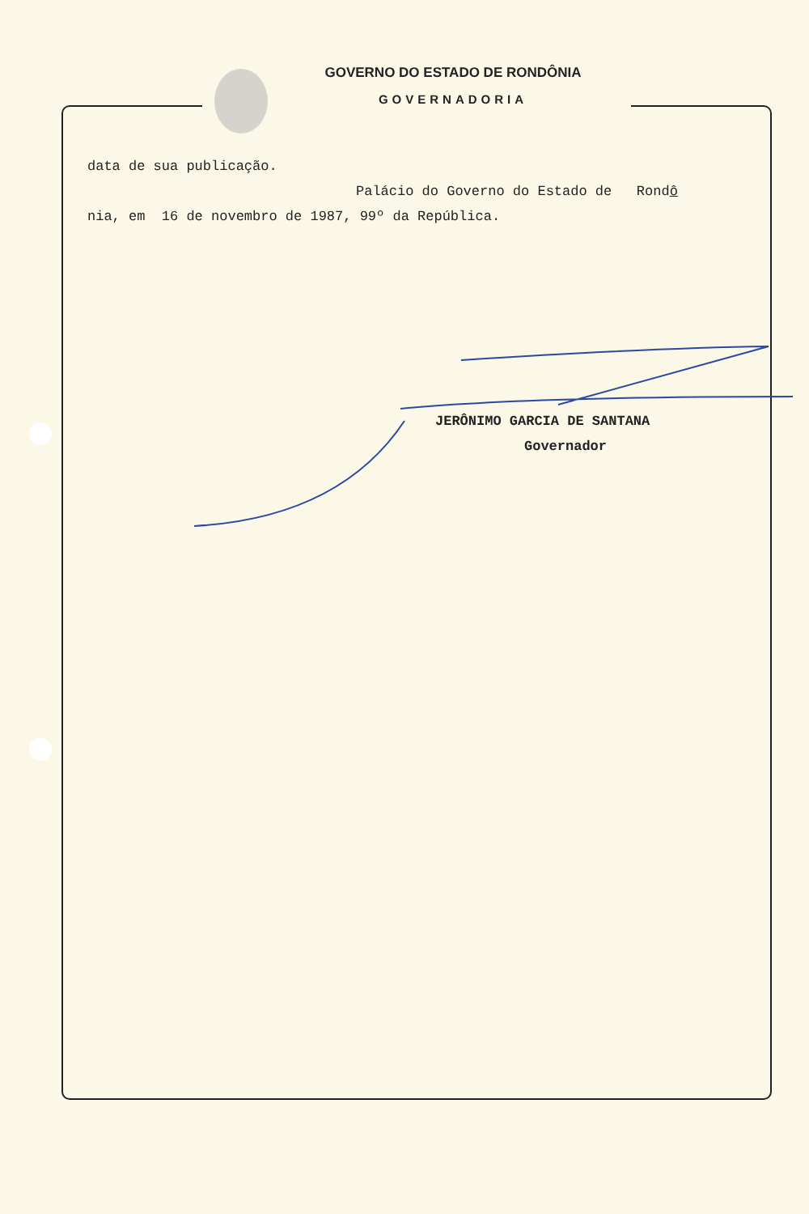GOVERNO DO ESTADO DE RONDÔNIA
GOVERNADORIA
data de sua publicação.
Palácio do Governo do Estado de Rondô
nia, em 16 de novembro de 1987, 99º da República.
JERÔNIMO GARCIA DE SANTANA
Governador